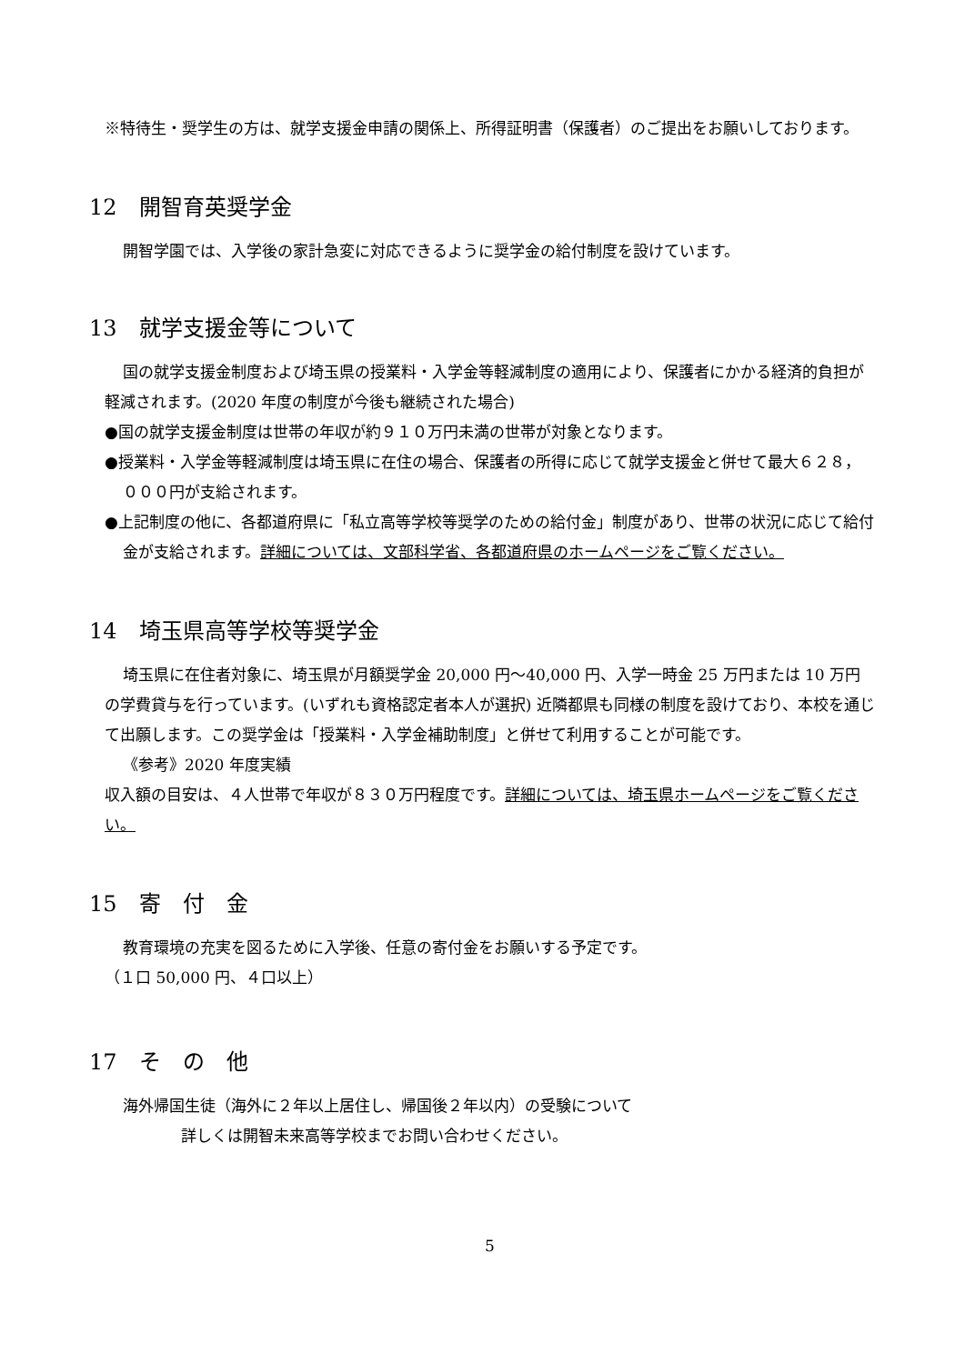※特待生・奨学生の方は、就学支援金申請の関係上、所得証明書（保護者）のご提出をお願いしております。
12　開智育英奨学金
開智学園では、入学後の家計急変に対応できるように奨学金の給付制度を設けています。
13　就学支援金等について
国の就学支援金制度および埼玉県の授業料・入学金等軽減制度の適用により、保護者にかかる経済的負担が軽減されます。(2020 年度の制度が今後も継続された場合)
●国の就学支援金制度は世帯の年収が約９１０万円未満の世帯が対象となります。
●授業料・入学金等軽減制度は埼玉県に在住の場合、保護者の所得に応じて就学支援金と併せて最大６２８，０００円が支給されます。
●上記制度の他に、各都道府県に「私立高等学校等奨学のための給付金」制度があり、世帯の状況に応じて給付金が支給されます。詳細については、文部科学省、各都道府県のホームページをご覧ください。
14　埼玉県高等学校等奨学金
埼玉県に在住者対象に、埼玉県が月額奨学金 20,000 円～40,000 円、入学一時金 25 万円または 10 万円の学費貸与を行っています。(いずれも資格認定者本人が選択) 近隣都県も同様の制度を設けており、本校を通じて出願します。この奨学金は「授業料・入学金補助制度」と併せて利用することが可能です。
《参考》2020 年度実績
収入額の目安は、４人世帯で年収が８３０万円程度です。詳細については、埼玉県ホームページをご覧ください。
15　寄　付　金
教育環境の充実を図るために入学後、任意の寄付金をお願いする予定です。
（１口 50,000 円、４口以上）
17　そ　の　他
海外帰国生徒（海外に２年以上居住し、帰国後２年以内）の受験について
詳しくは開智未来高等学校までお問い合わせください。
5